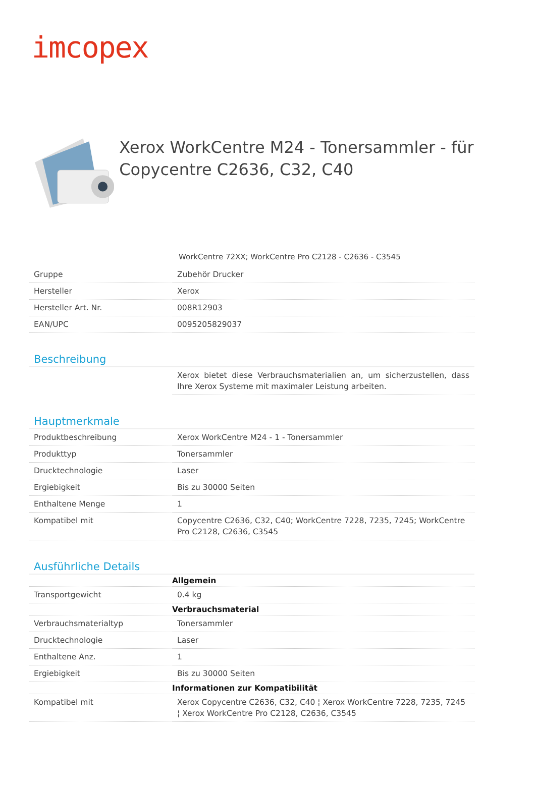imcopex
Xerox WorkCentre M24 - Tonersammler - für Copycentre C2636, C32, C40
WorkCentre 72XX; WorkCentre Pro C2128 - C2636 - C3545
| Gruppe | Zubehör Drucker |
| Hersteller | Xerox |
| Hersteller Art. Nr. | 008R12903 |
| EAN/UPC | 0095205829037 |
Beschreibung
| | Xerox bietet diese Verbrauchsmaterialien an, um sicherzustellen, dass Ihre Xerox Systeme mit maximaler Leistung arbeiten. |
Hauptmerkmale
| Produktbeschreibung | Xerox WorkCentre M24 - 1 - Tonersammler |
| Produkttyp | Tonersammler |
| Drucktechnologie | Laser |
| Ergiebigkeit | Bis zu 30000 Seiten |
| Enthaltene Menge | 1 |
| Kompatibel mit | Copycentre C2636, C32, C40; WorkCentre 7228, 7235, 7245; WorkCentre Pro C2128, C2636, C3545 |
Ausführliche Details
| | Allgemein |
| Transportgewicht | 0.4 kg |
| | Verbrauchsmaterial |
| Verbrauchsmaterialtyp | Tonersammler |
| Drucktechnologie | Laser |
| Enthaltene Anz. | 1 |
| Ergiebigkeit | Bis zu 30000 Seiten |
| | Informationen zur Kompatibilität |
| Kompatibel mit | Xerox Copycentre C2636, C32, C40 ¦ Xerox WorkCentre 7228, 7235, 7245 ¦ Xerox WorkCentre Pro C2128, C2636, C3545 |